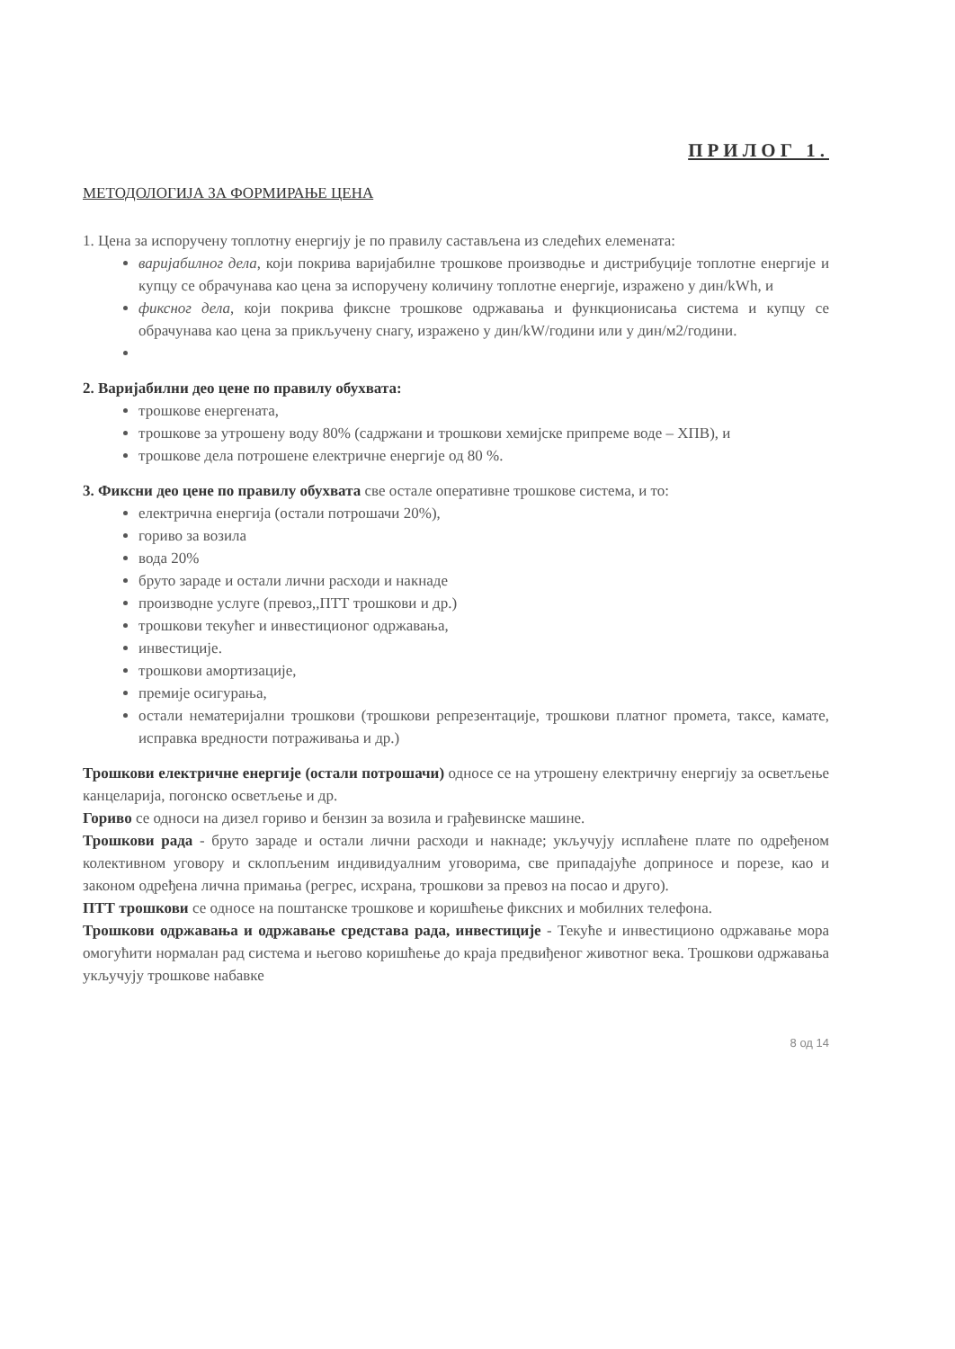ПРИЛОГ 1.
МЕТОДОЛОГИЈА ЗА ФОРМИРАЊЕ ЦЕНА
1. Цена за испоручену топлотну енергију је по правилу састављена из следећих елемената:
варијабилног дела, који покрива варијабилне трошкове производње и дистрибуције топлотне енергије и купцу се обрачунава као цена за испоручену количину топлотне енергије, изражено у дин/kWh, и
фиксног дела, који покрива фиксне трошкове одржавања и функционисања система и купцу се обрачунава као цена за прикључену снагу, изражено у дин/kW/години или у дин/м2/години.
2. Варијабилни део цене по правилу обухвата:
трошкове енергената,
трошкове за утрошену воду 80% (садржани и трошкови хемијске припреме воде – ХПВ), и
трошкове дела потрошене електричне енергије од 80 %.
3. Фиксни део цене по правилу обухвата све остале оперативне трошкове система, и то:
електрична енергија (остали потрошачи 20%),
гориво за возила
вода 20%
бруто зараде и остали лични расходи и накнаде
производне услуге (превоз,,ПТТ трошкови и др.)
трошкови текућег и инвестиционог одржавања,
инвестиције.
трошкови амортизације,
премије осигурања,
остали нематеријални трошкови (трошкови репрезентације, трошкови платног промета, таксе, камате, исправка вредности потраживања и др.)
Трошкови електричне енергије (остали потрошачи) односе се на утрошену електричну енергију за осветљење канцеларија, погонско осветљење и др.
Гориво се односи на дизел гориво и бензин за возила и грађевинске машине.
Трошкови рада - бруто зараде и остали лични расходи и накнаде; укључују исплаћене плате по одређеном колективном уговору и склопљеним индивидуалним уговорима, све припадајуће доприносе и порезе, као и законом одређена лична примања (регрес, исхрана, трошкови за превоз на посао и друго).
ПТТ трошкови се односе на поштанске трошкове и коришћење фиксних и мобилних телефона.
Трошкови одржавања и одржавање средстава рада, инвестиције - Текуће и инвестиционо одржавање мора омогућити нормалан рад система и његово коришћење до краја предвиђеног животног века. Трошкови одржавања укључују трошкове набавке
8 од 14